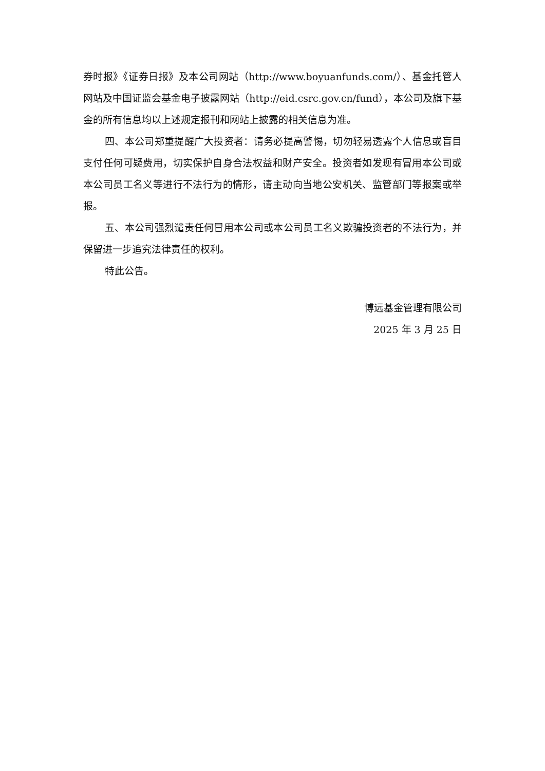券时报》《证券日报》及本公司网站（http://www.boyuanfunds.com/）、基金托管人网站及中国证监会基金电子披露网站（http://eid.csrc.gov.cn/fund），本公司及旗下基金的所有信息均以上述规定报刊和网站上披露的相关信息为准。
四、本公司郑重提醒广大投资者：请务必提高警惕，切勿轻易透露个人信息或盲目支付任何可疑费用，切实保护自身合法权益和财产安全。投资者如发现有冒用本公司或本公司员工名义等进行不法行为的情形，请主动向当地公安机关、监管部门等报案或举报。
五、本公司强烈谴责任何冒用本公司或本公司员工名义欺骗投资者的不法行为，并保留进一步追究法律责任的权利。
特此公告。
博远基金管理有限公司
2025 年 3 月 25 日